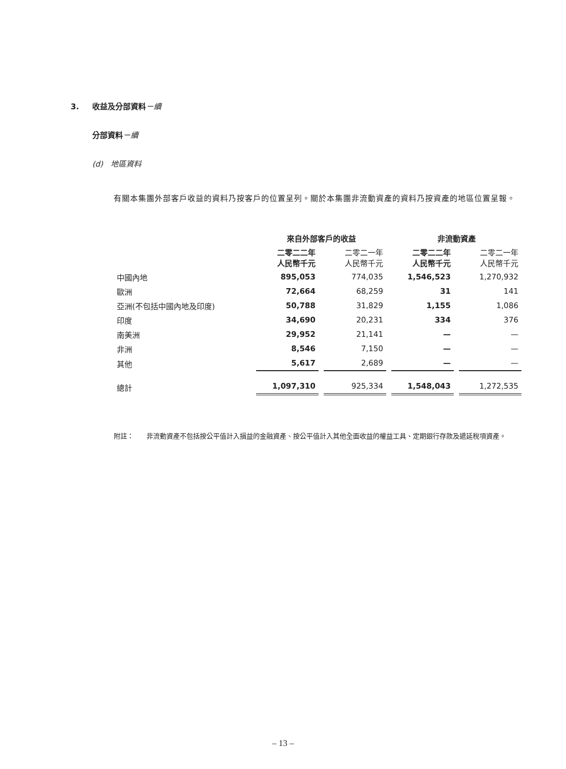3. 收益及分部資料－續
分部資料－續
(d) 地區資料
有關本集團外部客戶收益的資料乃按客戶的位置呈列。關於本集團非流動資產的資料乃按資產的地區位置呈報。
| | 來自外部客戶的收益 | | 非流動資產 | |
| --- | --- | --- | --- | --- |
| | 二零二二年 人民幣千元 | 二零二一年 人民幣千元 | 二零二二年 人民幣千元 | 二零二一年 人民幣千元 |
| 中國內地 | 895,053 | 774,035 | 1,546,523 | 1,270,932 |
| 歐洲 | 72,664 | 68,259 | 31 | 141 |
| 亞洲(不包括中國內地及印度) | 50,788 | 31,829 | 1,155 | 1,086 |
| 印度 | 34,690 | 20,231 | 334 | 376 |
| 南美洲 | 29,952 | 21,141 | — | — |
| 非洲 | 8,546 | 7,150 | — | — |
| 其他 | 5,617 | 2,689 | — | — |
| 總計 | 1,097,310 | 925,334 | 1,548,043 | 1,272,535 |
附註： 非流動資產不包括按公平值計入損益的金融資產、按公平值計入其他全面收益的權益工具、定期銀行存款及遞延稅項資產。
– 13 –